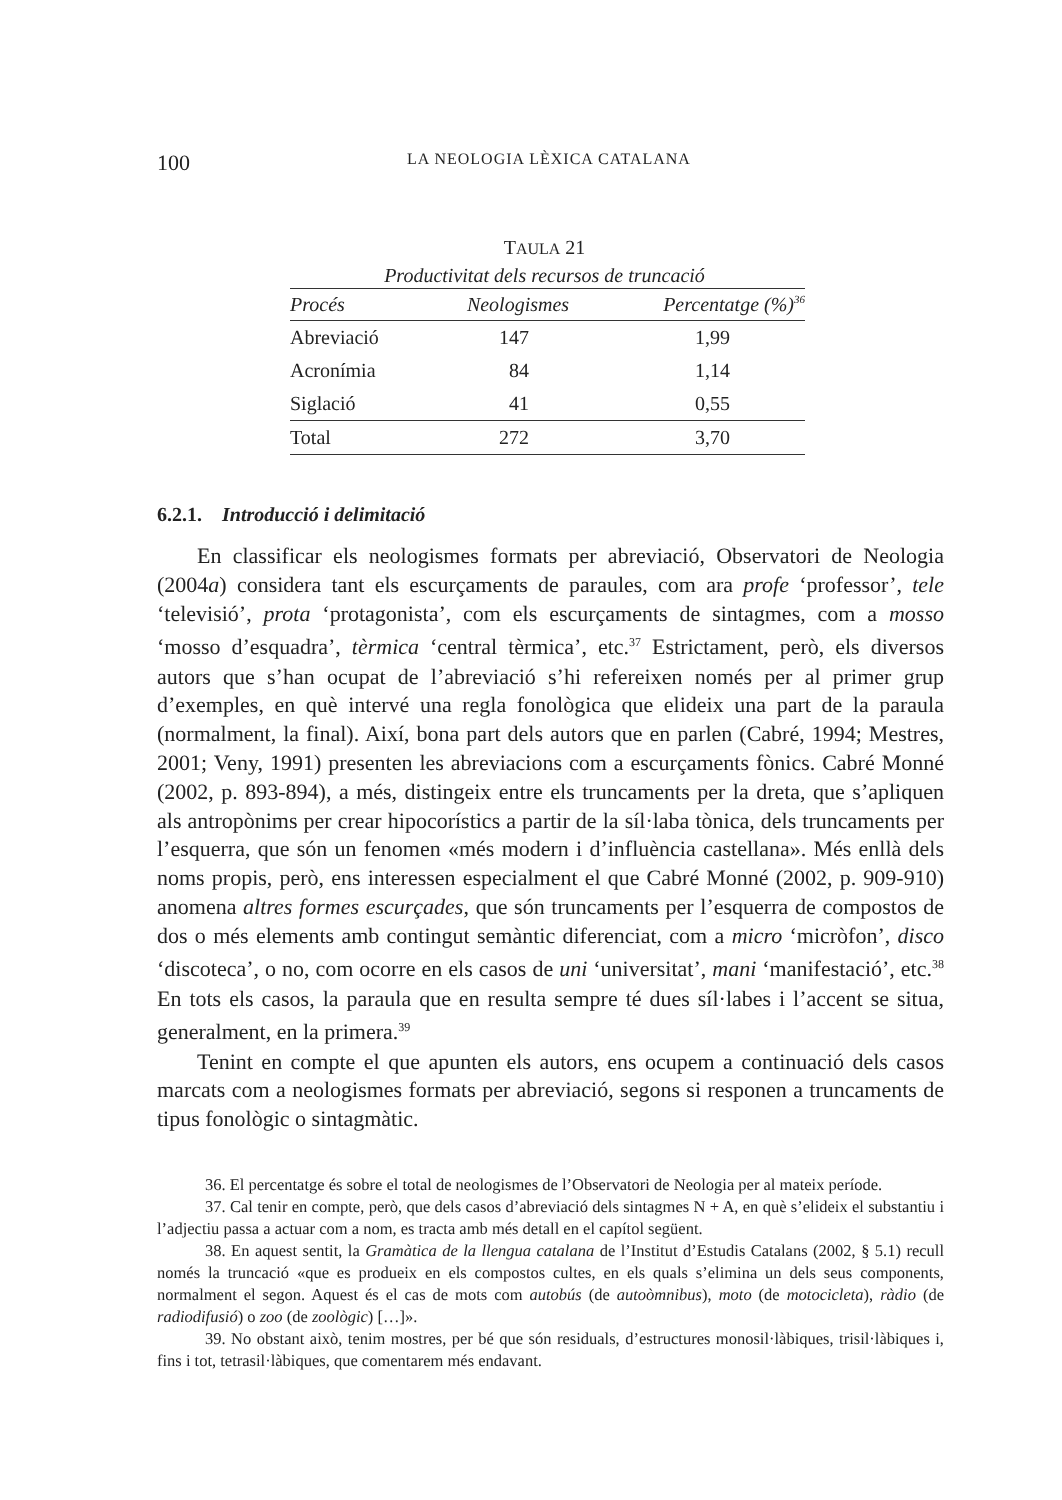100 LA NEOLOGIA LÈXICA CATALANA
TAULA 21
Productivitat dels recursos de truncació
| Procés | Neologismes | Percentatge (%)<sup>36</sup> |
| --- | --- | --- |
| Abreviació | 147 | 1,99 |
| Acronímia | 84 | 1,14 |
| Siglació | 41 | 0,55 |
| Total | 272 | 3,70 |
6.2.1. Introducció i delimitació
En classificar els neologismes formats per abreviació, Observatori de Neologia (2004a) considera tant els escurçaments de paraules, com ara profe ‘professor’, tele ‘televisió’, prota ‘protagonista’, com els escurçaments de sintagmes, com a mosso ‘mosso d’esquadra’, tèrmica ‘central tèrmica’, etc.<sup>37</sup> Estrictament, però, els diversos autors que s’han ocupat de l’abreviació s’hi refereixen només per al primer grup d’exemples, en què intervé una regla fonològica que elideix una part de la paraula (normalment, la final). Així, bona part dels autors que en parlen (Cabré, 1994; Mestres, 2001; Veny, 1991) presenten les abreviacions com a escurçaments fònics. Cabré Monné (2002, p. 893-894), a més, distingeix entre els truncaments per la dreta, que s’apliquen als antropònims per crear hipocorístics a partir de la síl·laba tònica, dels truncaments per l’esquerra, que són un fenomen «més modern i d’influència castellana». Més enllà dels noms propis, però, ens interessen especialment el que Cabré Monné (2002, p. 909-910) anomena altres formes escurçades, que són truncaments per l’esquerra de compostos de dos o més elements amb contingut semàntic diferenciat, com a micro ‘micròfon’, disco ‘discoteca’, o no, com ocorre en els casos de uni ‘universitat’, mani ‘manifestació’, etc.<sup>38</sup> En tots els casos, la paraula que en resulta sempre té dues síl·labes i l’accent se situa, generalment, en la primera.<sup>39</sup>
Tenint en compte el que apunten els autors, ens ocupem a continuació dels casos marcats com a neologismes formats per abreviació, segons si responen a truncaments de tipus fonològic o sintagmàtic.
36. El percentatge és sobre el total de neologismes de l’Observatori de Neologia per al mateix període.
37. Cal tenir en compte, però, que dels casos d’abreviació dels sintagmes N + A, en què s’elideix el substantiu i l’adjectiu passa a actuar com a nom, es tracta amb més detall en el capítol següent.
38. En aquest sentit, la Gramàtica de la llengua catalana de l’Institut d’Estudis Catalans (2002, § 5.1) recull només la truncació «que es produeix en els compostos cultes, en els quals s’elimina un dels seus components, normalment el segon. Aquest és el cas de mots com autobús (de autoòmnibus), moto (de motocicleta), ràdio (de radiodifusió) o zoo (de zoològic) […]».
39. No obstant això, tenim mostres, per bé que són residuals, d’estructures monosil·làbiques, trisil·làbiques i, fins i tot, tetrasil·làbiques, que comentarem més endavant.